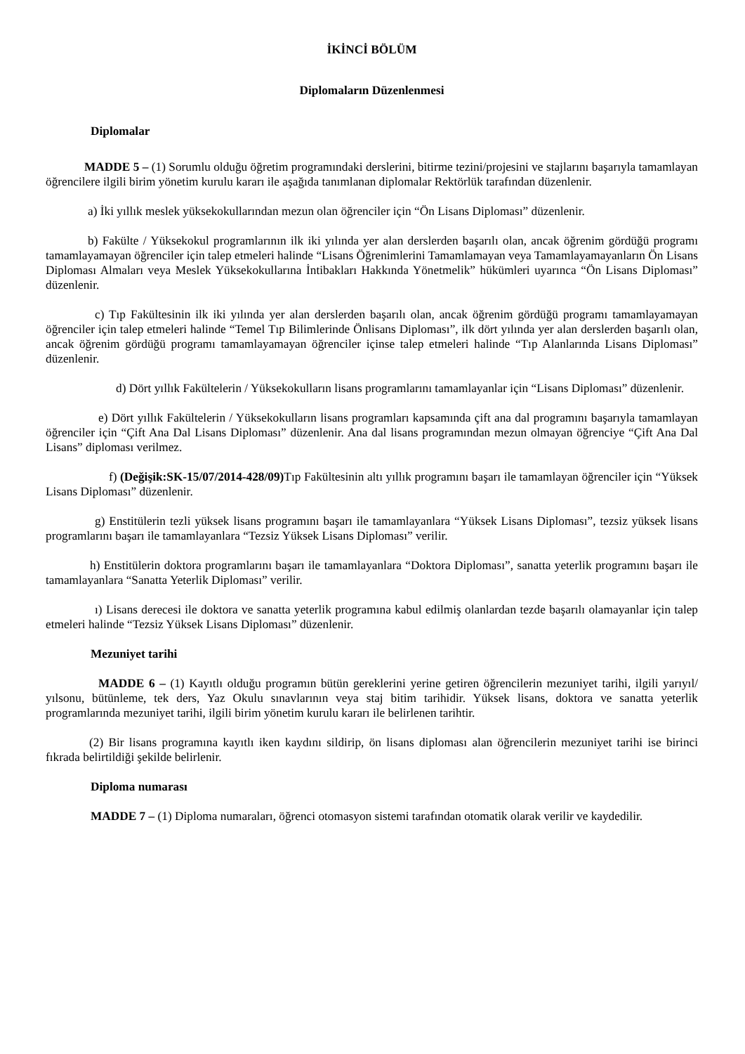İKİNCİ BÖLÜM
Diplomaların Düzenlenmesi
Diplomalar
MADDE 5 – (1) Sorumlu olduğu öğretim programındaki derslerini, bitirme tezini/projesini ve stajlarını başarıyla tamamlayan öğrencilere ilgili birim yönetim kurulu kararı ile aşağıda tanımlanan diplomalar Rektörlük tarafından düzenlenir.
a) İki yıllık meslek yüksekokullarından mezun olan öğrenciler için “Ön Lisans Diploması” düzenlenir.
b) Fakülte / Yüksekokul programlarının ilk iki yılında yer alan derslerden başarılı olan, ancak öğrenim gördüğü programı tamamlayamayan öğrenciler için talep etmeleri halinde “Lisans Öğrenimlerini Tamamlamayan veya Tamamlayamayanların Ön Lisans Diploması Almaları veya Meslek Yüksekokullarına İntibakları Hakkında Yönetmelik” hükümleri uyarınca “Ön Lisans Diploması” düzenlenir.
c) Tıp Fakültesinin ilk iki yılında yer alan derslerden başarılı olan, ancak öğrenim gördüğü programı tamamlayamayan öğrenciler için talep etmeleri halinde “Temel Tıp Bilimlerinde Önlisans Diploması”, ilk dört yılında yer alan derslerden başarılı olan, ancak öğrenim gördüğü programı tamamlayamayan öğrenciler içinse talep etmeleri halinde “Tıp Alanlarında Lisans Diploması” düzenlenir.
d) Dört yıllık Fakültelerin / Yüksekokulların lisans programlarını tamamlayanlar için “Lisans Diploması” düzenlenir.
e) Dört yıllık Fakültelerin / Yüksekokulların lisans programları kapsamında çift ana dal programını başarıyla tamamlayan öğrenciler için “Çift Ana Dal Lisans Diploması” düzenlenir. Ana dal lisans programından mezun olmayan öğrenciye “Çift Ana Dal Lisans” diploması verilmez.
f) (Değişik:SK-15/07/2014-428/09) Tıp Fakültesinin altı yıllık programını başarı ile tamamlayan öğrenciler için “Yüksek Lisans Diploması” düzenlenir.
g) Enstitülerin tezli yüksek lisans programını başarı ile tamamlayanlara “Yüksek Lisans Diploması”, tezsiz yüksek lisans programlarını başarı ile tamamlayanlara “Tezsiz Yüksek Lisans Diploması” verilir.
h) Enstitülerin doktora programlarını başarı ile tamamlayanlara “Doktora Diploması”, sanatta yeterlik programını başarı ile tamamlayanlara “Sanatta Yeterlik Diploması” verilir.
ı) Lisans derecesi ile doktora ve sanatta yeterlik programına kabul edilmiş olanlardan tezde başarılı olamayanlar için talep etmeleri halinde “Tezsiz Yüksek Lisans Diploması” düzenlenir.
Mezuniyet tarihi
MADDE 6 – (1) Kayıtlı olduğu programın bütün gereklerini yerine getiren öğrencilerin mezuniyet tarihi, ilgili yarıyıl/ yılsonu, bütünleme, tek ders, Yaz Okulu sınavlarının veya staj bitim tarihidir. Yüksek lisans, doktora ve sanatta yeterlik programlarında mezuniyet tarihi, ilgili birim yönetim kurulu kararı ile belirlenen tarihtir.
(2) Bir lisans programına kayıtlı iken kaydını sildirip, ön lisans diploması alan öğrencilerin mezuniyet tarihi ise birinci fıkrada belirtildiği şekilde belirlenir.
Diploma numarası
MADDE 7 – (1) Diploma numaraları, öğrenci otomasyon sistemi tarafından otomatik olarak verilir ve kaydedilir.